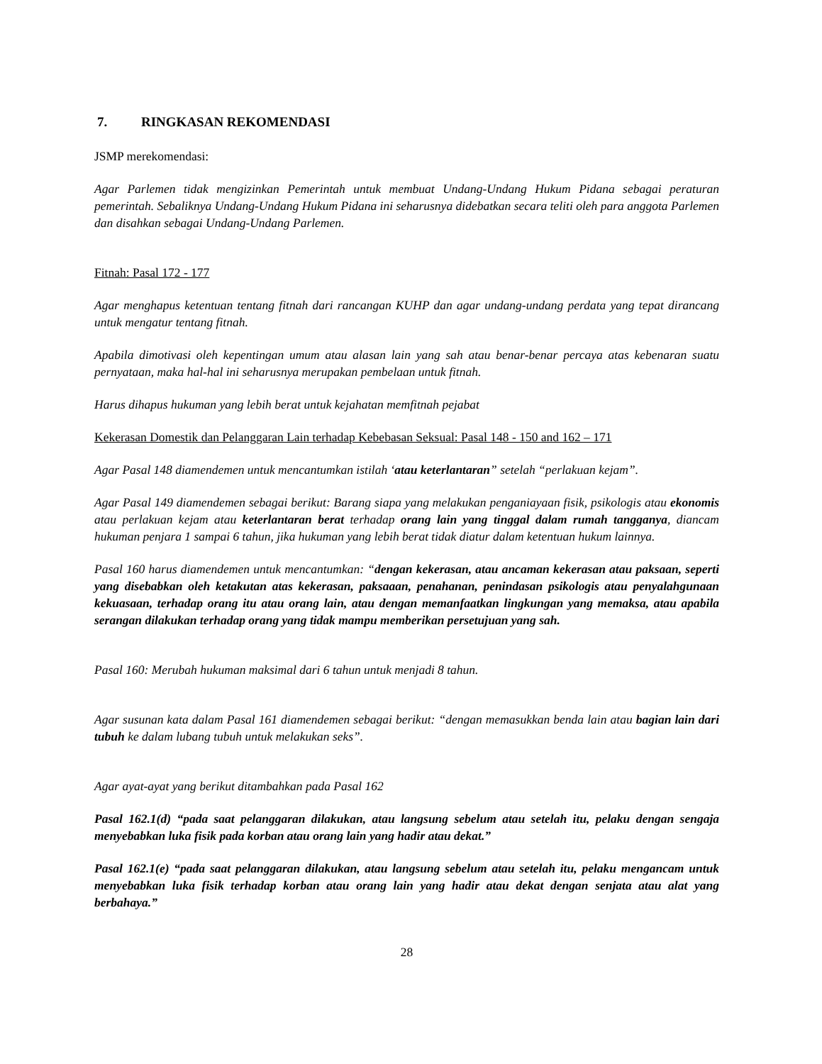7. RINGKASAN REKOMENDASI
JSMP merekomendasi:
Agar Parlemen tidak mengizinkan Pemerintah untuk membuat Undang-Undang Hukum Pidana sebagai peraturan pemerintah. Sebaliknya Undang-Undang Hukum Pidana ini seharusnya didebatkan secara teliti oleh para anggota Parlemen dan disahkan sebagai Undang-Undang Parlemen.
Fitnah: Pasal 172 - 177
Agar menghapus ketentuan tentang fitnah dari rancangan KUHP dan agar undang-undang perdata yang tepat dirancang untuk mengatur tentang fitnah.
Apabila dimotivasi oleh kepentingan umum atau alasan lain yang sah atau benar-benar percaya atas kebenaran suatu pernyataan, maka hal-hal ini seharusnya merupakan pembelaan untuk fitnah.
Harus dihapus hukuman yang lebih berat untuk kejahatan memfitnah pejabat
Kekerasan Domestik dan Pelanggaran Lain terhadap Kebebasan Seksual: Pasal 148 - 150 and 162 – 171
Agar Pasal 148 diamendemen untuk mencantumkan istilah ‘atau keterlantaran” setelah “perlakuan kejam”.
Agar Pasal 149 diamendemen sebagai berikut: Barang siapa yang melakukan penganiayaan fisik, psikologis atau ekonomis atau perlakuan kejam atau keterlantaran berat terhadap orang lain yang tinggal dalam rumah tangganya, diancam hukuman penjara 1 sampai 6 tahun, jika hukuman yang lebih berat tidak diatur dalam ketentuan hukum lainnya.
Pasal 160 harus diamendemen untuk mencantumkan: “dengan kekerasan, atau ancaman kekerasan atau paksaan, seperti yang disebabkan oleh ketakutan atas kekerasan, paksaaan, penahanan, penindasan psikologis atau penyalahgunaan kekuasaan, terhadap orang itu atau orang lain, atau dengan memanfaatkan lingkungan yang memaksa, atau apabila serangan dilakukan terhadap orang yang tidak mampu memberikan persetujuan yang sah.
Pasal 160: Merubah hukuman maksimal dari 6 tahun untuk menjadi 8 tahun.
Agar susunan kata dalam Pasal 161 diamendemen sebagai berikut: “dengan memasukkan benda lain atau bagian lain dari tubuh ke dalam lubang tubuh untuk melakukan seks”.
Agar ayat-ayat yang berikut ditambahkan pada Pasal 162
Pasal 162.1(d) “pada saat pelanggaran dilakukan, atau langsung sebelum atau setelah itu, pelaku dengan sengaja menyebabkan luka fisik pada korban atau orang lain yang hadir atau dekat.”
Pasal 162.1(e) “pada saat pelanggaran dilakukan, atau langsung sebelum atau setelah itu, pelaku mengancam untuk menyebabkan luka fisik terhadap korban atau orang lain yang hadir atau dekat dengan senjata atau alat yang berbahaya.”
28